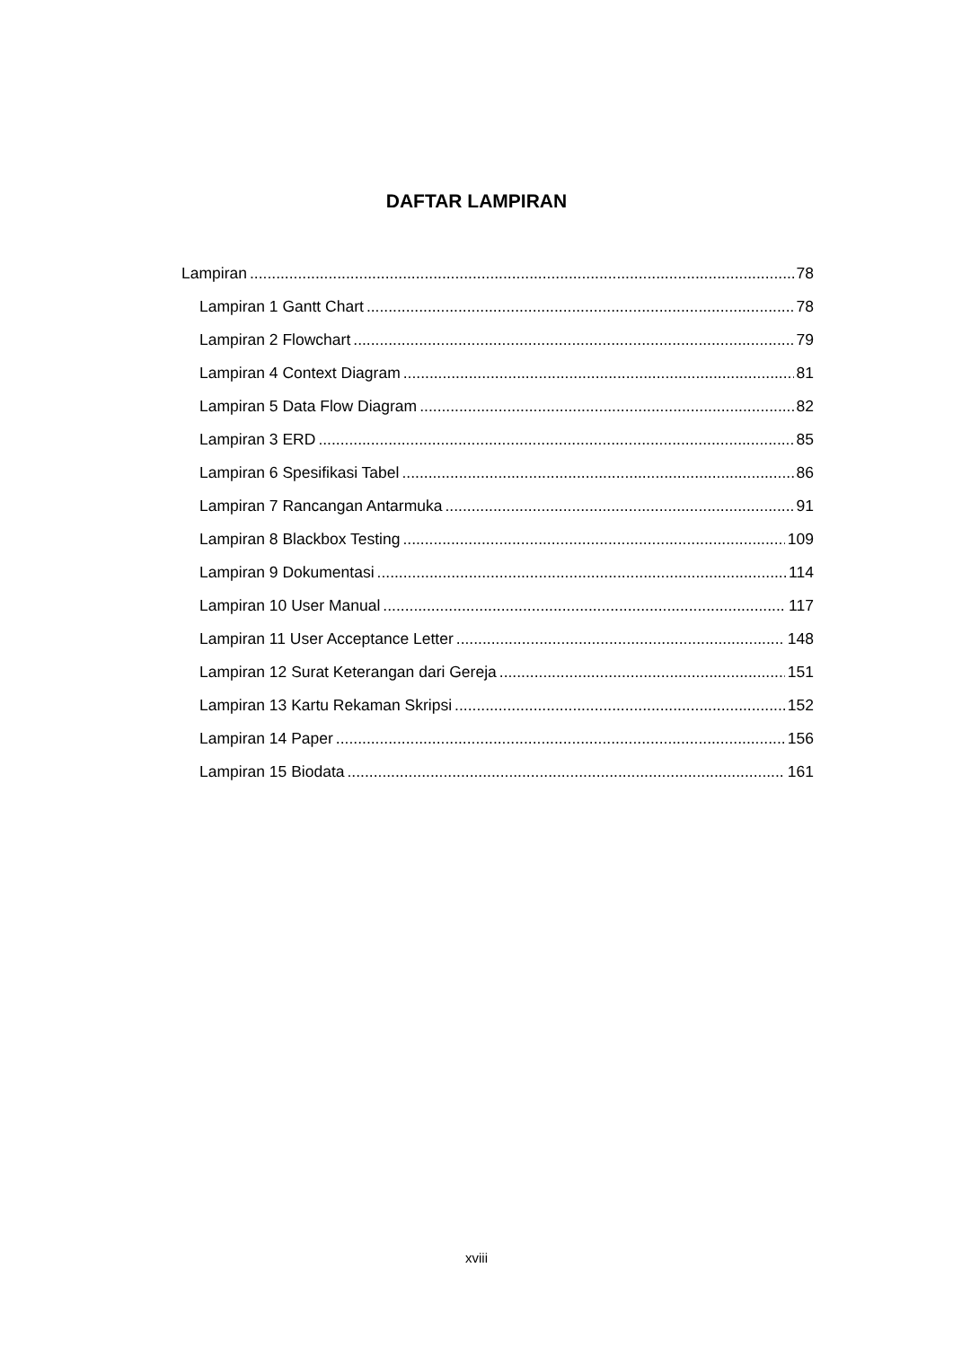DAFTAR LAMPIRAN
Lampiran 78
Lampiran 1 Gantt Chart 78
Lampiran 2 Flowchart 79
Lampiran 4 Context Diagram 81
Lampiran 5 Data Flow Diagram 82
Lampiran 3 ERD 85
Lampiran 6 Spesifikasi Tabel 86
Lampiran 7 Rancangan Antarmuka 91
Lampiran 8 Blackbox Testing 109
Lampiran 9 Dokumentasi 114
Lampiran 10 User Manual 117
Lampiran 11 User Acceptance Letter 148
Lampiran 12 Surat Keterangan dari Gereja 151
Lampiran 13 Kartu Rekaman Skripsi 152
Lampiran 14 Paper 156
Lampiran 15 Biodata 161
xviii